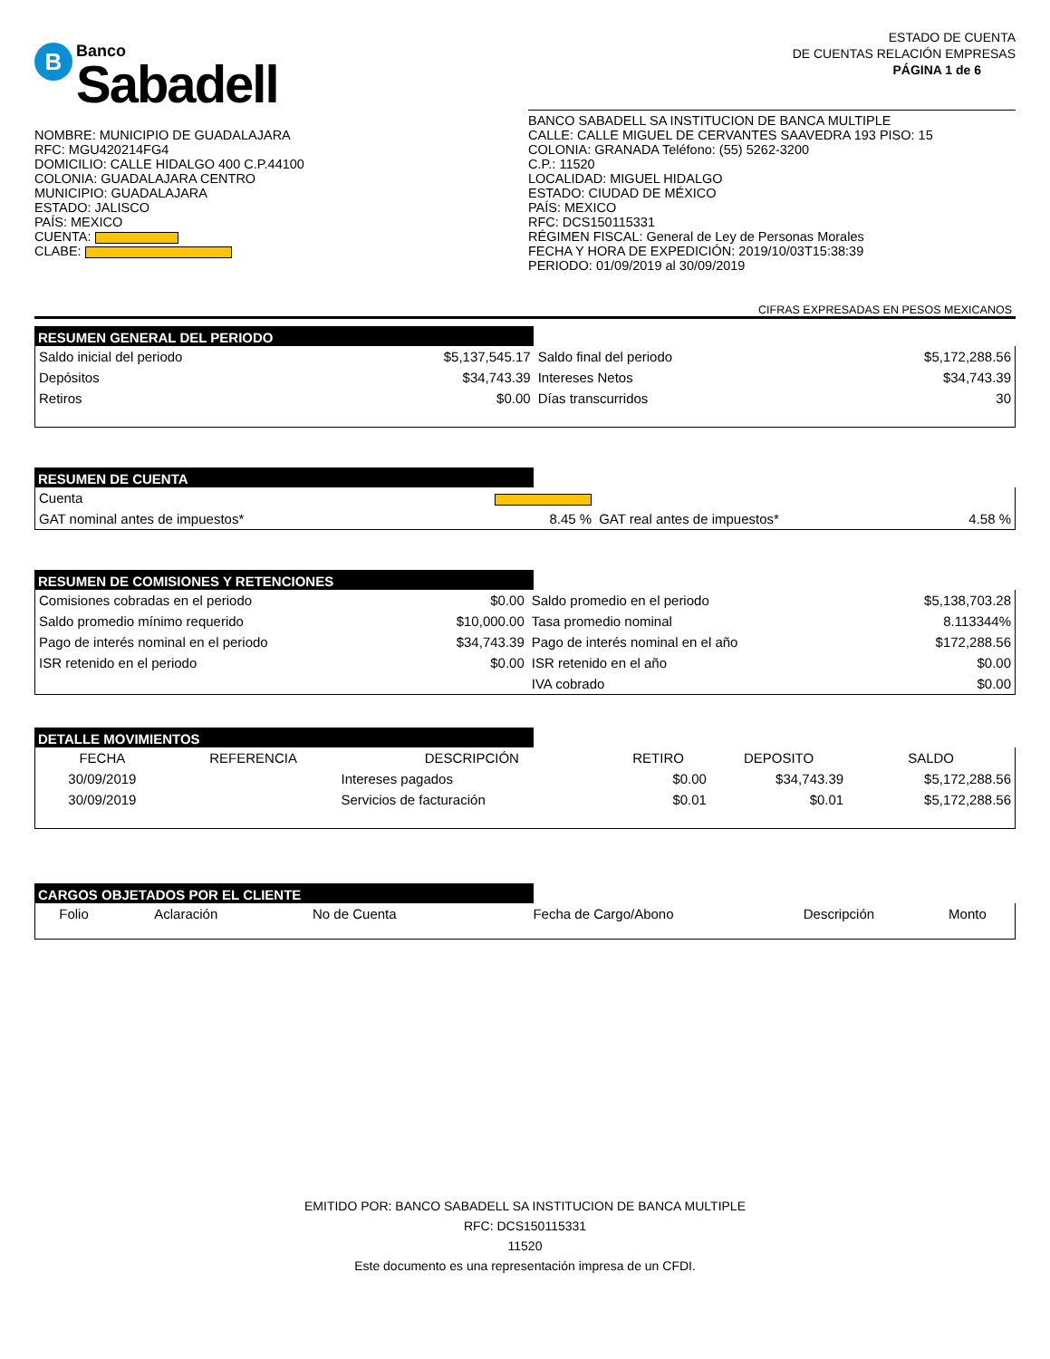B
Banco
Sabadell
ESTADO DE CUENTA
DE CUENTAS RELACIÓN EMPRESAS
PÁGINA 1 de 6
NOMBRE: MUNICIPIO DE GUADALAJARA
RFC: MGU420214FG4
DOMICILIO: CALLE HIDALGO 400 C.P.44100
COLONIA: GUADALAJARA CENTRO
MUNICIPIO: GUADALAJARA
ESTADO: JALISCO
PAÍS: MEXICO
CUENTA:
CLABE:
BANCO SABADELL SA INSTITUCION DE BANCA MULTIPLE
CALLE: CALLE MIGUEL DE CERVANTES SAAVEDRA 193 PISO: 15
COLONIA: GRANADA Teléfono: (55) 5262-3200
C.P.: 11520
LOCALIDAD: MIGUEL HIDALGO
ESTADO: CIUDAD DE MÉXICO
PAÍS: MEXICO
RFC: DCS150115331
RÉGIMEN FISCAL: General de Ley de Personas Morales
FECHA Y HORA DE EXPEDICIÓN: 2019/10/03T15:38:39
PERIODO: 01/09/2019 al 30/09/2019
CIFRAS EXPRESADAS EN PESOS MEXICANOS
RESUMEN GENERAL DEL PERIODO
| Saldo inicial del periodo | $5,137,545.17 | Saldo final del periodo | $5,172,288.56 |
| Depósitos | $34,743.39 | Intereses Netos | $34,743.39 |
| Retiros | $0.00 | Días transcurridos | 30 |
RESUMEN DE CUENTA
| Cuenta | | | |
| GAT nominal antes de impuestos* | 8.45 % | GAT real antes de impuestos* | 4.58 % |
RESUMEN DE COMISIONES Y RETENCIONES
| Comisiones cobradas en el periodo | $0.00 | Saldo promedio en el periodo | $5,138,703.28 |
| Saldo promedio mínimo requerido | $10,000.00 | Tasa promedio nominal | 8.113344% |
| Pago de interés nominal en el periodo | $34,743.39 | Pago de interés nominal en el año | $172,288.56 |
| ISR retenido en el periodo | $0.00 | ISR retenido en el año | $0.00 |
| | | IVA cobrado | $0.00 |
DETALLE MOVIMIENTOS
| FECHA | REFERENCIA | DESCRIPCIÓN | RETIRO | DEPOSITO | SALDO |
| --- | --- | --- | --- | --- | --- |
| 30/09/2019 | | Intereses pagados | $0.00 | $34,743.39 | $5,172,288.56 |
| 30/09/2019 | | Servicios de facturación | $0.01 | $0.01 | $5,172,288.56 |
CARGOS OBJETADOS POR EL CLIENTE
| Folio | Aclaración | No de Cuenta | Fecha de Cargo/Abono | Descripción | Monto |
| --- | --- | --- | --- | --- | --- |
EMITIDO POR: BANCO SABADELL SA INSTITUCION DE BANCA MULTIPLE
RFC: DCS150115331
11520
Este documento es una representación impresa de un CFDI.